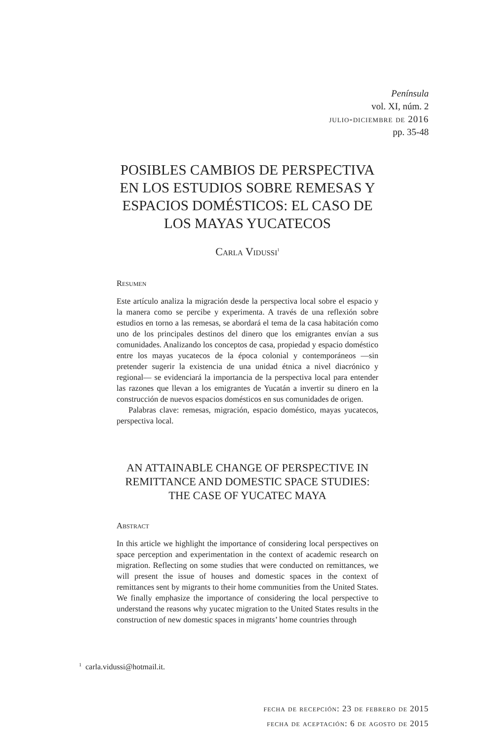Península
vol. XI, núm. 2
julio-diciembre de 2016
pp. 35-48
POSIBLES CAMBIOS DE PERSPECTIVA EN LOS ESTUDIOS SOBRE REMESAS Y ESPACIOS DOMÉSTICOS: EL CASO DE LOS MAYAS YUCATECOS
Carla Vidussi<sup>1</sup>
Resumen
Este artículo analiza la migración desde la perspectiva local sobre el espacio y la manera como se percibe y experimenta. A través de una reflexión sobre estudios en torno a las remesas, se abordará el tema de la casa habitación como uno de los principales destinos del dinero que los emigrantes envían a sus comunidades. Analizando los conceptos de casa, propiedad y espacio doméstico entre los mayas yucatecos de la época colonial y contemporáneos —sin pretender sugerir la existencia de una unidad étnica a nivel diacrónico y regional— se evidenciará la importancia de la perspectiva local para entender las razones que llevan a los emigrantes de Yucatán a invertir su dinero en la construcción de nuevos espacios domésticos en sus comunidades de origen.
Palabras clave: remesas, migración, espacio doméstico, mayas yucatecos, perspectiva local.
AN ATTAINABLE CHANGE OF PERSPECTIVE IN REMITTANCE AND DOMESTIC SPACE STUDIES: THE CASE OF YUCATEC MAYA
Abstract
In this article we highlight the importance of considering local perspectives on space perception and experimentation in the context of academic research on migration. Reflecting on some studies that were conducted on remittances, we will present the issue of houses and domestic spaces in the context of remittances sent by migrants to their home communities from the United States. We finally emphasize the importance of considering the local perspective to understand the reasons why yucatec migration to the United States results in the construction of new domestic spaces in migrants’ home countries through
<sup>1</sup> carla.vidussi@hotmail.it.
fecha de recepción: 23 de febrero de 2015
fecha de aceptación: 6 de agosto de 2015